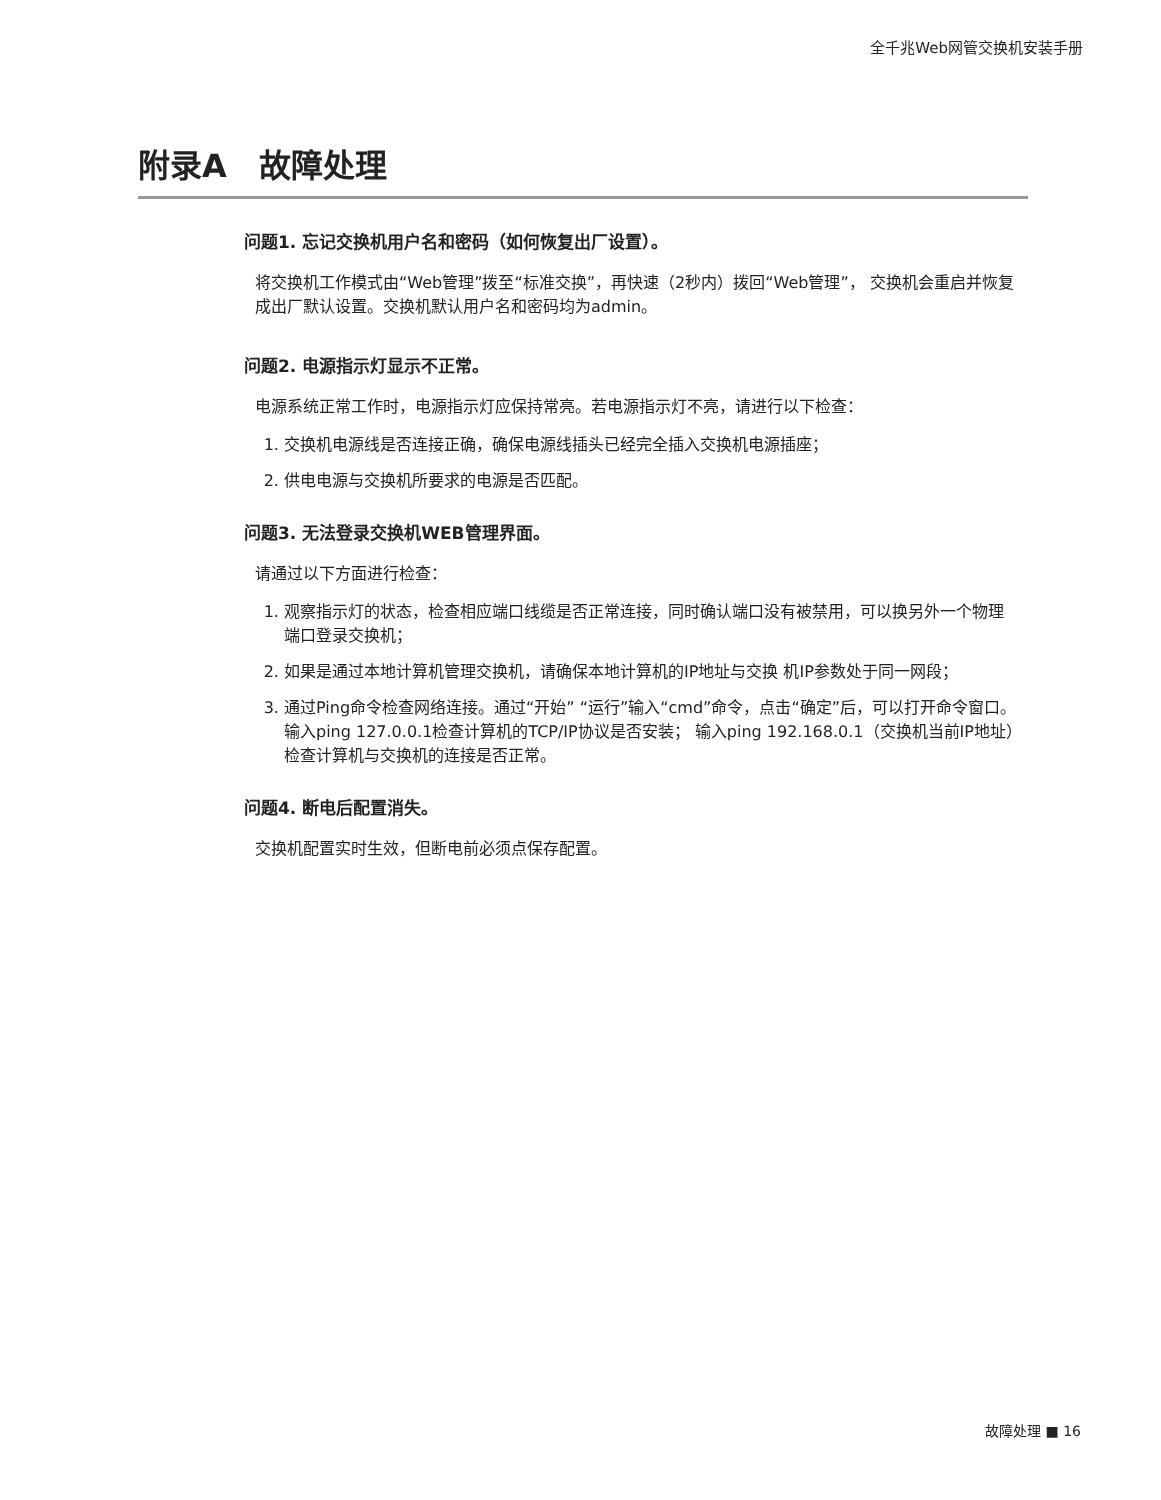全千兆Web网管交换机安装手册
附录A　故障处理
问题1. 忘记交换机用户名和密码（如何恢复出厂设置）。
将交换机工作模式由“Web管理”拨至“标准交换”，再快速（2秒内）拨回“Web管理”， 交换机会重启并恢复成出厂默认设置。交换机默认用户名和密码均为admin。
问题2. 电源指示灯显示不正常。
电源系统正常工作时，电源指示灯应保持常亮。若电源指示灯不亮，请进行以下检查：
1. 交换机电源线是否连接正确，确保电源线插头已经完全插入交换机电源插座；
2. 供电电源与交换机所要求的电源是否匹配。
问题3. 无法登录交换机WEB管理界面。
请通过以下方面进行检查：
1. 观察指示灯的状态，检查相应端口线缆是否正常连接，同时确认端口没有被禁用，可以换另外一个物理端口登录交换机；
2. 如果是通过本地计算机管理交换机，请确保本地计算机的IP地址与交换 机IP参数处于同一网段；
3. 通过Ping命令检查网络连接。通过“开始” “运行”输入“cmd”命令，点击“确定”后，可以打开命令窗口。输入ping 127.0.0.1检查计算机的TCP/IP协议是否安装； 输入ping 192.168.0.1（交换机当前IP地址）检查计算机与交换机的连接是否正常。
问题4. 断电后配置消失。
交换机配置实时生效，但断电前必须点保存配置。
故障处理 ■ 16